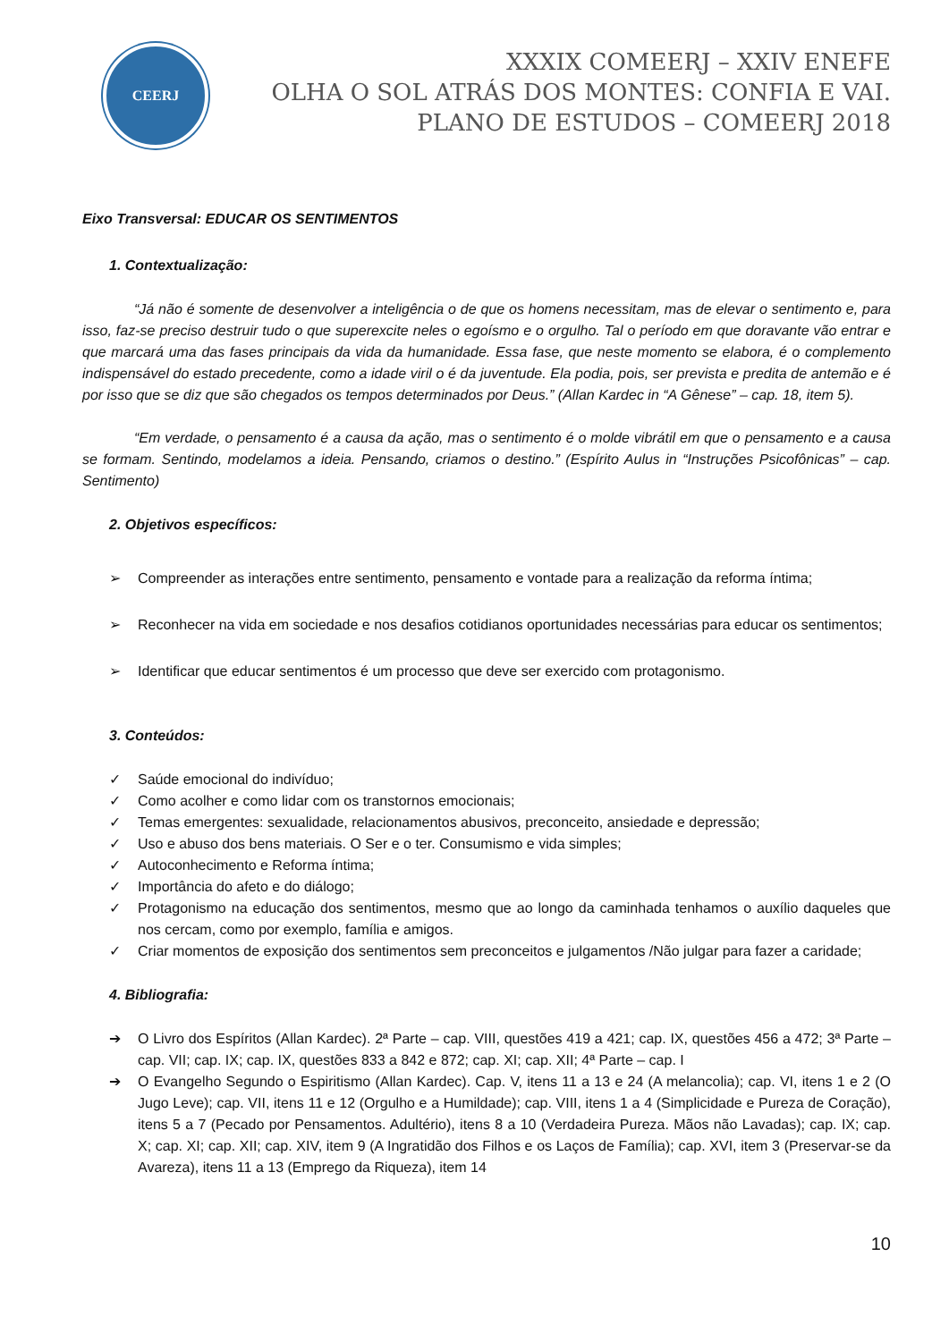CEERJ
XXXIX COMEERJ – XXIV ENEFE
OLHA O SOL ATRÁS DOS MONTES: CONFIA E VAI.
PLANO DE ESTUDOS – COMEERJ 2018
Eixo Transversal: EDUCAR OS SENTIMENTOS
1. Contextualização:
“Já não é somente de desenvolver a inteligência o de que os homens necessitam, mas de elevar o sentimento e, para isso, faz-se preciso destruir tudo o que superexcite neles o egoísmo e o orgulho. Tal o período em que doravante vão entrar e que marcará uma das fases principais da vida da humanidade. Essa fase, que neste momento se elabora, é o complemento indispensável do estado precedente, como a idade viril o é da juventude. Ela podia, pois, ser prevista e predita de antemão e é por isso que se diz que são chegados os tempos determinados por Deus.” (Allan Kardec in “A Gênese” – cap. 18, item 5).
“Em verdade, o pensamento é a causa da ação, mas o sentimento é o molde vibrátil em que o pensamento e a causa se formam. Sentindo, modelamos a ideia. Pensando, criamos o destino.” (Espírito Aulus in “Instruções Psicofônicas” – cap. Sentimento)
2. Objetivos específicos:
➢ Compreender as interações entre sentimento, pensamento e vontade para a realização da reforma íntima;
➢ Reconhecer na vida em sociedade e nos desafios cotidianos oportunidades necessárias para educar os sentimentos;
➢ Identificar que educar sentimentos é um processo que deve ser exercido com protagonismo.
3. Conteúdos:
✓ Saúde emocional do indivíduo;
✓ Como acolher e como lidar com os transtornos emocionais;
✓ Temas emergentes: sexualidade, relacionamentos abusivos, preconceito, ansiedade e depressão;
✓ Uso e abuso dos bens materiais. O Ser e o ter. Consumismo e vida simples;
✓ Autoconhecimento e Reforma íntima;
✓ Importância do afeto e do diálogo;
✓ Protagonismo na educação dos sentimentos, mesmo que ao longo da caminhada tenhamos o auxílio daqueles que nos cercam, como por exemplo, família e amigos.
✓ Criar momentos de exposição dos sentimentos sem preconceitos e julgamentos /Não julgar para fazer a caridade;
4. Bibliografia:
➔ O Livro dos Espíritos (Allan Kardec). 2ª Parte – cap. VIII, questões 419 a 421; cap. IX, questões 456 a 472; 3ª Parte – cap. VII; cap. IX; cap. IX, questões 833 a 842 e 872; cap. XI; cap. XII; 4ª Parte – cap. I
➔ O Evangelho Segundo o Espiritismo (Allan Kardec). Cap. V, itens 11 a 13 e 24 (A melancolia); cap. VI, itens 1 e 2 (O Jugo Leve); cap. VII, itens 11 e 12 (Orgulho e a Humildade); cap. VIII, itens 1 a 4 (Simplicidade e Pureza de Coração), itens 5 a 7 (Pecado por Pensamentos. Adultério), itens 8 a 10 (Verdadeira Pureza. Mãos não Lavadas); cap. IX; cap. X; cap. XI; cap. XII; cap. XIV, item 9 (A Ingratidão dos Filhos e os Laços de Família); cap. XVI, item 3 (Preservar-se da Avareza), itens 11 a 13 (Emprego da Riqueza), item 14
10